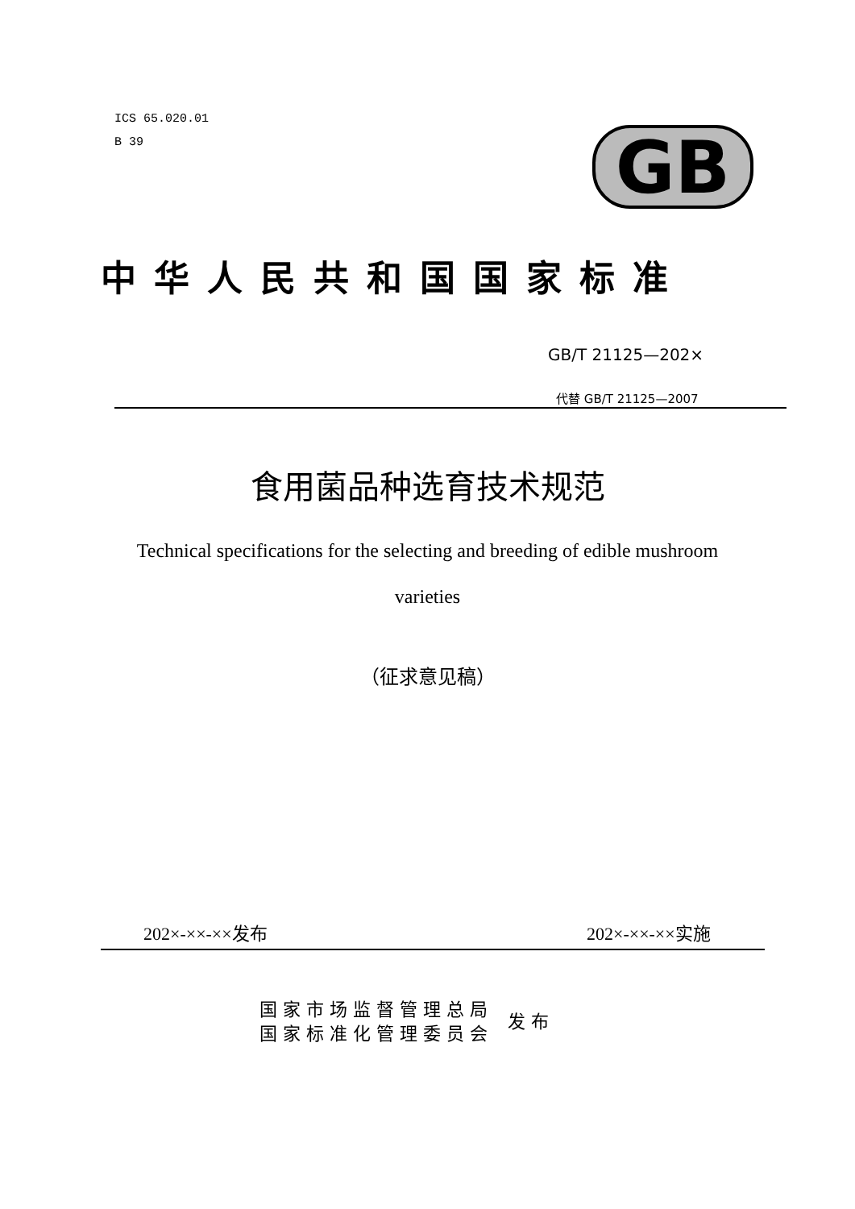ICS 65.020.01
B 39
GB
中华人民共和国国家标准
GB/T 21125—202×
代替 GB/T 21125—2007
食用菌品种选育技术规范
Technical specifications for the selecting and breeding of edible mushroom
varieties
（征求意见稿）
202×-××-××发布 202×-××-××实施
国家市场监督管理总局
国家标准化管理委员会
发布